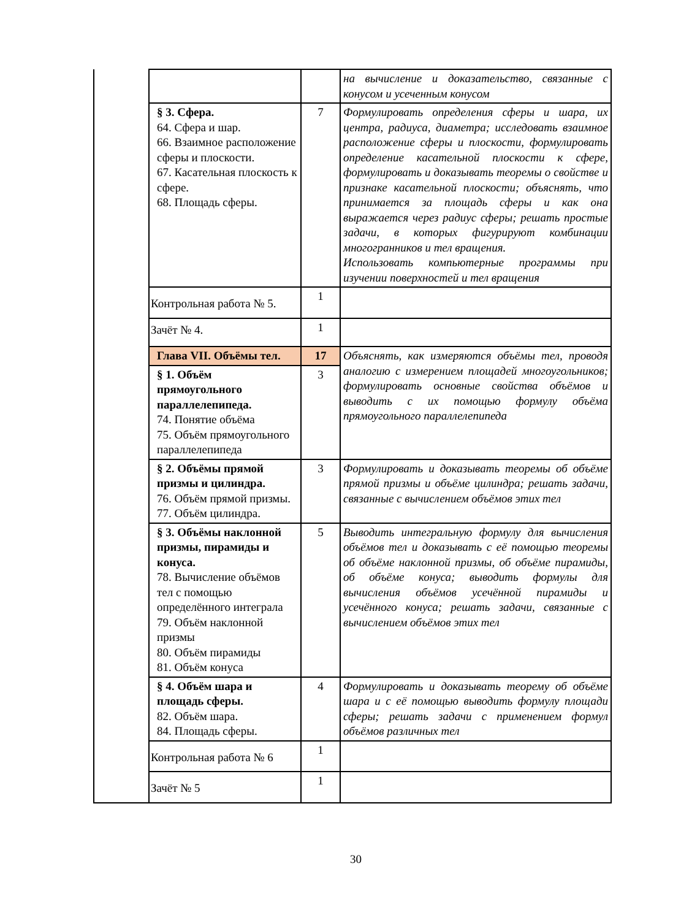| | | | на вычисление и доказательство, связанные с конусом и усеченным конусом |
| | § 3. Сфера. 64. Сфера и шар. 66. Взаимное расположение сферы и плоскости. 67. Касательная плоскость к сфере. 68. Площадь сферы. | 7 | Формулировать определения сферы и шара, их центра, радиуса, диаметра; исследовать взаимное расположение сферы и плоскости, формулировать определение касательной плоскости к сфере, формулировать и доказывать теоремы о свойстве и признаке касательной плоскости; объяснять, что принимается за площадь сферы и как она выражается через радиус сферы; решать простые задачи, в которых фигурируют комбинации многогранников и тел вращения. Использовать компьютерные программы при изучении поверхностей и тел вращения |
| | Контрольная работа № 5. | 1 | |
| | Зачёт № 4. | 1 | |
| | Глава VII. Объёмы тел. | 17 | Объяснять, как измеряются объёмы тел, проводя аналогию с измерением площадей многоугольников; формулировать основные свойства объёмов и выводить с их помощью формулу объёма прямоугольного параллелепипеда |
| | § 1. Объём прямоугольного параллелепипеда. 74. Понятие объёма 75. Объём прямоугольного параллелепипеда | 3 | |
| | § 2. Объёмы прямой призмы и цилиндра. 76. Объём прямой призмы. 77. Объём цилиндра. | 3 | Формулировать и доказывать теоремы об объёме прямой призмы и объёме цилиндра; решать задачи, связанные с вычислением объёмов этих тел |
| | § 3. Объёмы наклонной призмы, пирамиды и конуса. 78. Вычисление объёмов тел с помощью определённого интеграла 79. Объём наклонной призмы 80. Объём пирамиды 81. Объём конуса | 5 | Выводить интегральную формулу для вычисления объёмов тел и доказывать с её помощью теоремы об объёме наклонной призмы, об объёме пирамиды, об объёме конуса; выводить формулы для вычисления объёмов усечённой пирамиды и усечённого конуса; решать задачи, связанные с вычислением объёмов этих тел |
| | § 4. Объём шара и площадь сферы. 82. Объём шара. 84. Площадь сферы. | 4 | Формулировать и доказывать теорему об объёме шара и с её помощью выводить формулу площади сферы; решать задачи с применением формул объёмов различных тел |
| | Контрольная работа № 6 | 1 | |
| | Зачёт № 5 | 1 | |
30